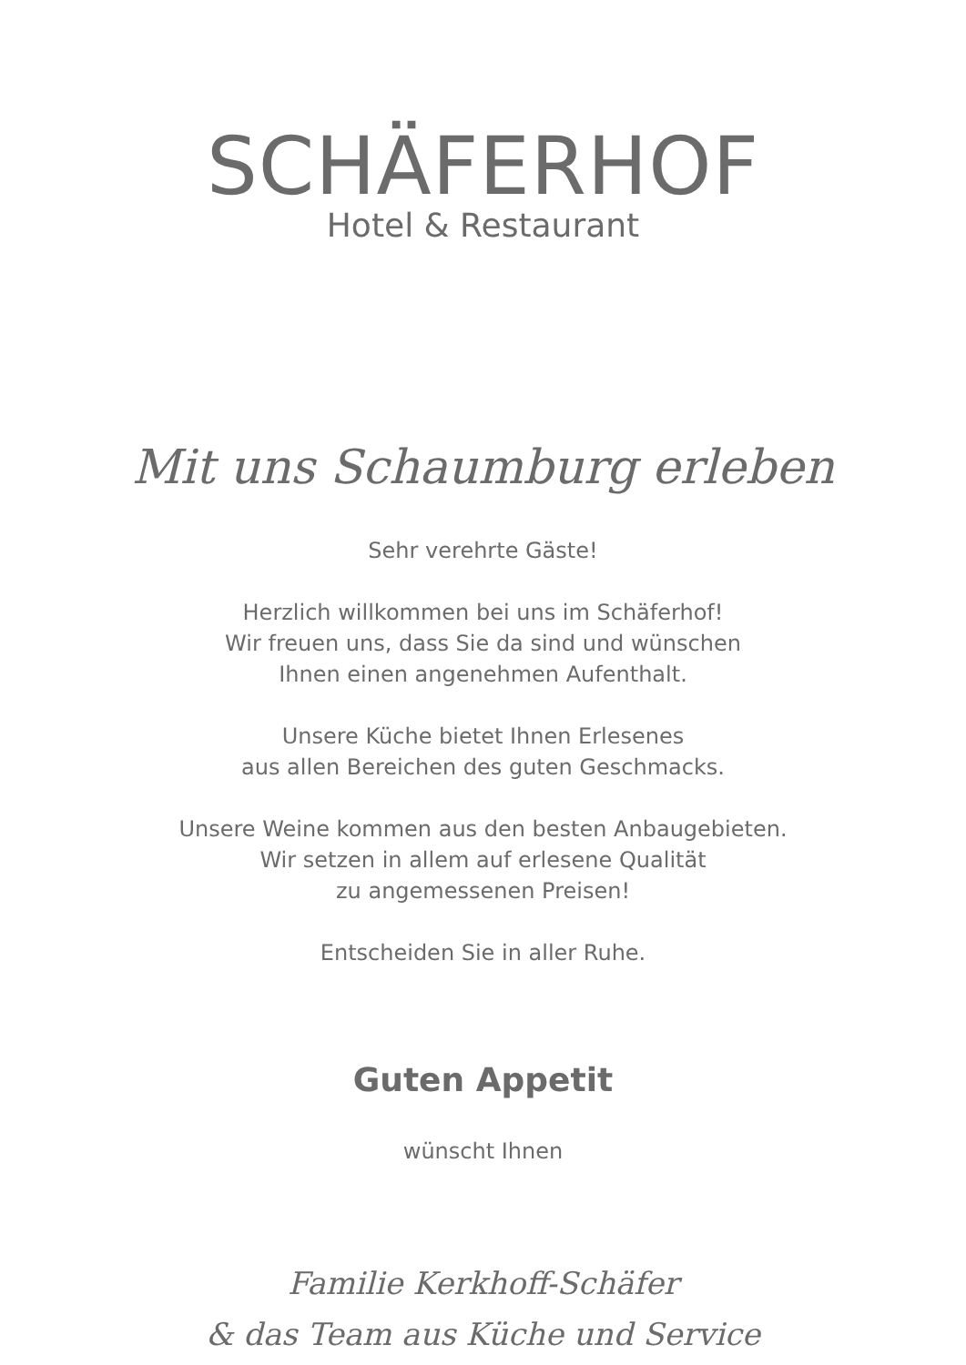SCHÄFERHOF
Hotel & Restaurant
Mit uns Schaumburg erleben
Sehr verehrte Gäste!
Herzlich willkommen bei uns im Schäferhof!
Wir freuen uns, dass Sie da sind und wünschen
Ihnen einen angenehmen Aufenthalt.
Unsere Küche bietet Ihnen Erlesenes
aus allen Bereichen des guten Geschmacks.
Unsere Weine kommen aus den besten Anbaugebieten.
Wir setzen in allem auf erlesene Qualität
zu angemessenen Preisen!
Entscheiden Sie in aller Ruhe.
Guten Appetit
wünscht Ihnen
Familie Kerkhoff-Schäfer
& das Team aus Küche und Service